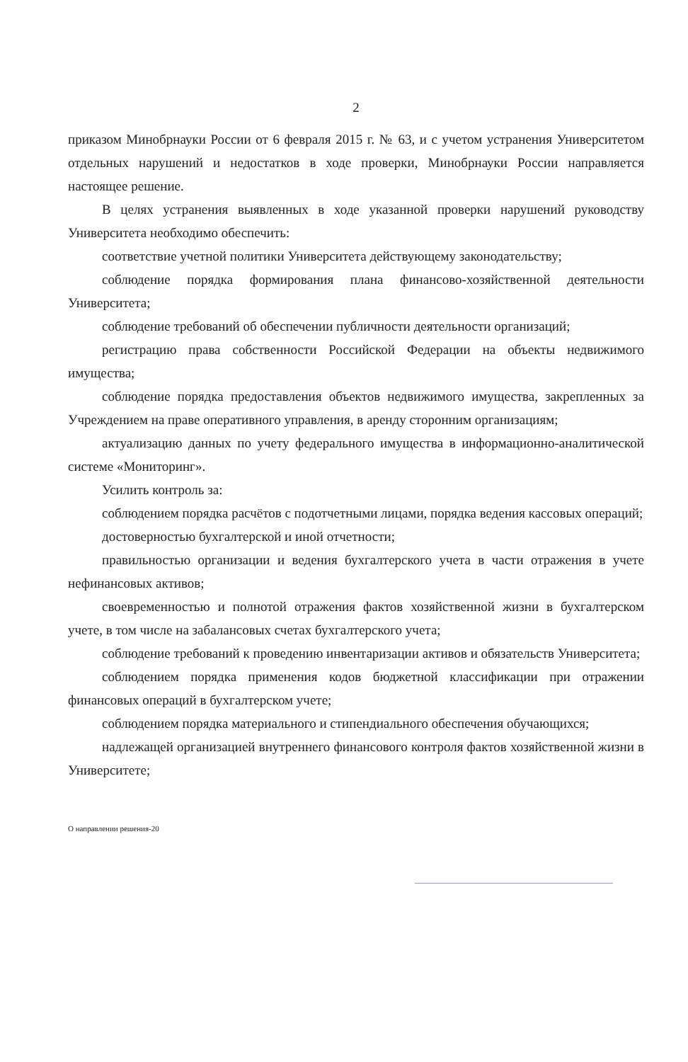2
приказом Минобрнауки России от 6 февраля 2015 г. № 63, и с учетом устранения Университетом отдельных нарушений и недостатков в ходе проверки, Минобрнауки России направляется настоящее решение.
В целях устранения выявленных в ходе указанной проверки нарушений руководству Университета необходимо обеспечить:
соответствие учетной политики Университета действующему законодательству;
соблюдение порядка формирования плана финансово-хозяйственной деятельности Университета;
соблюдение требований об обеспечении публичности деятельности организаций;
регистрацию права собственности Российской Федерации на объекты недвижимого имущества;
соблюдение порядка предоставления объектов недвижимого имущества, закрепленных за Учреждением на праве оперативного управления, в аренду сторонним организациям;
актуализацию данных по учету федерального имущества в информационно-аналитической системе «Мониторинг».
Усилить контроль за:
соблюдением порядка расчётов с подотчетными лицами, порядка ведения кассовых операций;
достоверностью бухгалтерской и иной отчетности;
правильностью организации и ведения бухгалтерского учета в части отражения в учете нефинансовых активов;
своевременностью и полнотой отражения фактов хозяйственной жизни в бухгалтерском учете, в том числе на забалансовых счетах бухгалтерского учета;
соблюдение требований к проведению инвентаризации активов и обязательств Университета;
соблюдением порядка применения кодов бюджетной классификации при отражении финансовых операций в бухгалтерском учете;
соблюдением порядка материального и стипендиального обеспечения обучающихся;
надлежащей организацией внутреннего финансового контроля фактов хозяйственной жизни в Университете;
О направлении решения-20